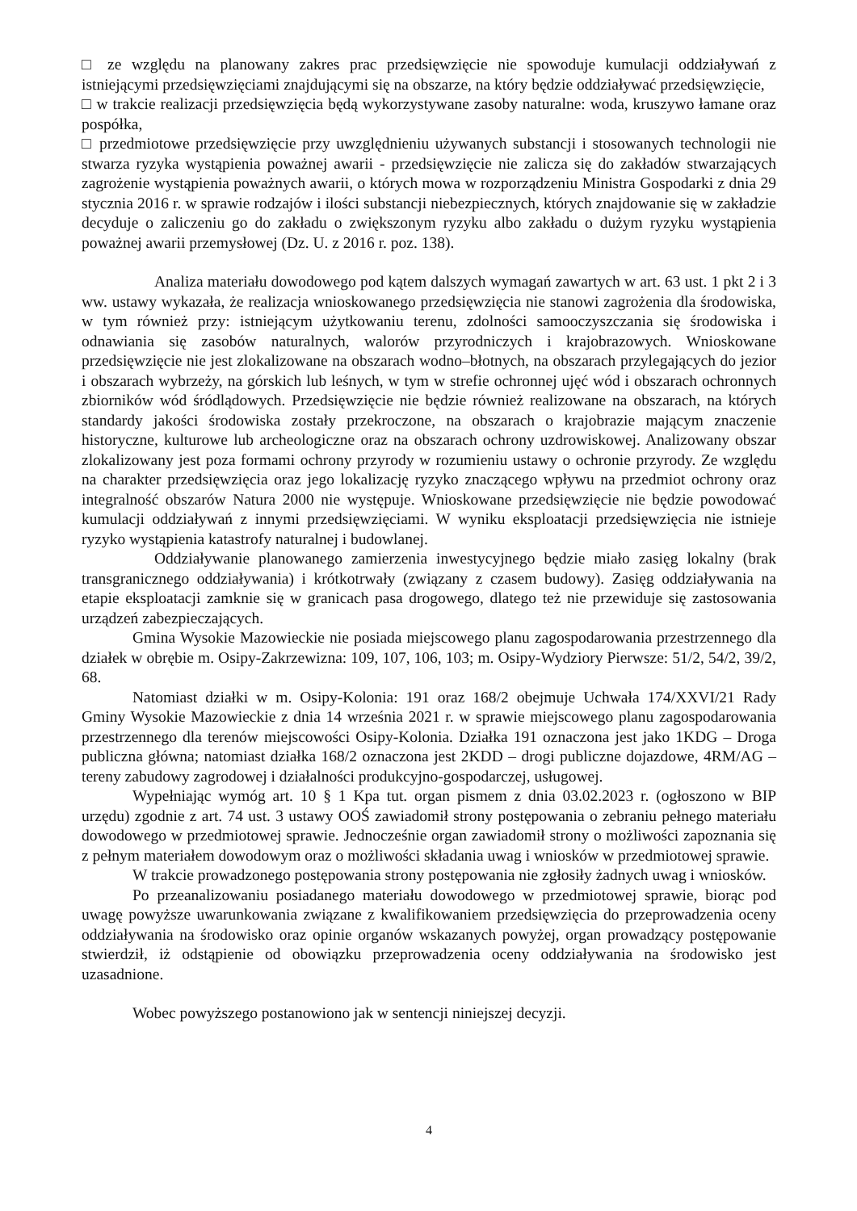□ ze względu na planowany zakres prac przedsięwzięcie nie spowoduje kumulacji oddziaływań z istniejącymi przedsięwzięciami znajdującymi się na obszarze, na który będzie oddziaływać przedsięwzięcie,
□ w trakcie realizacji przedsięwzięcia będą wykorzystywane zasoby naturalne: woda, kruszywo łamane oraz pospółka,
□ przedmiotowe przedsięwzięcie przy uwzględnieniu używanych substancji i stosowanych technologii nie stwarza ryzyka wystąpienia poważnej awarii - przedsięwzięcie nie zalicza się do zakładów stwarzających zagrożenie wystąpienia poważnych awarii, o których mowa w rozporządzeniu Ministra Gospodarki z dnia 29 stycznia 2016 r. w sprawie rodzajów i ilości substancji niebezpiecznych, których znajdowanie się w zakładzie decyduje o zaliczeniu go do zakładu o zwiększonym ryzyku albo zakładu o dużym ryzyku wystąpienia poważnej awarii przemysłowej (Dz. U. z 2016 r. poz. 138).
Analiza materiału dowodowego pod kątem dalszych wymagań zawartych w art. 63 ust. 1 pkt 2 i 3 ww. ustawy wykazała, że realizacja wnioskowanego przedsięwzięcia nie stanowi zagrożenia dla środowiska, w tym również przy: istniejącym użytkowaniu terenu, zdolności samooczyszczania się środowiska i odnawiania się zasobów naturalnych, walorów przyrodniczych i krajobrazowych. Wnioskowane przedsięwzięcie nie jest zlokalizowane na obszarach wodno–błotnych, na obszarach przylegających do jezior i obszarach wybrzeży, na górskich lub leśnych, w tym w strefie ochronnej ujęć wód i obszarach ochronnych zbiorników wód śródlądowych. Przedsięwzięcie nie będzie również realizowane na obszarach, na których standardy jakości środowiska zostały przekroczone, na obszarach o krajobrazie mającym znaczenie historyczne, kulturowe lub archeologiczne oraz na obszarach ochrony uzdrowiskowej. Analizowany obszar zlokalizowany jest poza formami ochrony przyrody w rozumieniu ustawy o ochronie przyrody. Ze względu na charakter przedsięwzięcia oraz jego lokalizację ryzyko znaczącego wpływu na przedmiot ochrony oraz integralność obszarów Natura 2000 nie występuje. Wnioskowane przedsięwzięcie nie będzie powodować kumulacji oddziaływań z innymi przedsięwzięciami. W wyniku eksploatacji przedsięwzięcia nie istnieje ryzyko wystąpienia katastrofy naturalnej i budowlanej.
Oddziaływanie planowanego zamierzenia inwestycyjnego będzie miało zasięg lokalny (brak transgranicznego oddziaływania) i krótkotrwały (związany z czasem budowy). Zasięg oddziaływania na etapie eksploatacji zamknie się w granicach pasa drogowego, dlatego też nie przewiduje się zastosowania urządzeń zabezpieczających.
Gmina Wysokie Mazowieckie nie posiada miejscowego planu zagospodarowania przestrzennego dla działek w obrębie m. Osipy-Zakrzewizna: 109, 107, 106, 103; m. Osipy-Wydziory Pierwsze: 51/2, 54/2, 39/2, 68.
Natomiast działki w m. Osipy-Kolonia: 191 oraz 168/2 obejmuje Uchwała 174/XXVI/21 Rady Gminy Wysokie Mazowieckie z dnia 14 września 2021 r. w sprawie miejscowego planu zagospodarowania przestrzennego dla terenów miejscowości Osipy-Kolonia. Działka 191 oznaczona jest jako 1KDG – Droga publiczna główna; natomiast działka 168/2 oznaczona jest 2KDD – drogi publiczne dojazdowe, 4RM/AG – tereny zabudowy zagrodowej i działalności produkcyjno-gospodarczej, usługowej.
Wypełniając wymóg art. 10 § 1 Kpa tut. organ pismem z dnia 03.02.2023 r. (ogłoszono w BIP urzędu) zgodnie z art. 74 ust. 3 ustawy OOŚ zawiadomił strony postępowania o zebraniu pełnego materiału dowodowego w przedmiotowej sprawie. Jednocześnie organ zawiadomił strony o możliwości zapoznania się z pełnym materiałem dowodowym oraz o możliwości składania uwag i wniosków w przedmiotowej sprawie.
W trakcie prowadzonego postępowania strony postępowania nie zgłosiły żadnych uwag i wniosków.
Po przeanalizowaniu posiadanego materiału dowodowego w przedmiotowej sprawie, biorąc pod uwagę powyższe uwarunkowania związane z kwalifikowaniem przedsięwzięcia do przeprowadzenia oceny oddziaływania na środowisko oraz opinie organów wskazanych powyżej, organ prowadzący postępowanie stwierdził, iż odstąpienie od obowiązku przeprowadzenia oceny oddziaływania na środowisko jest uzasadnione.
Wobec powyższego postanowiono jak w sentencji niniejszej decyzji.
4